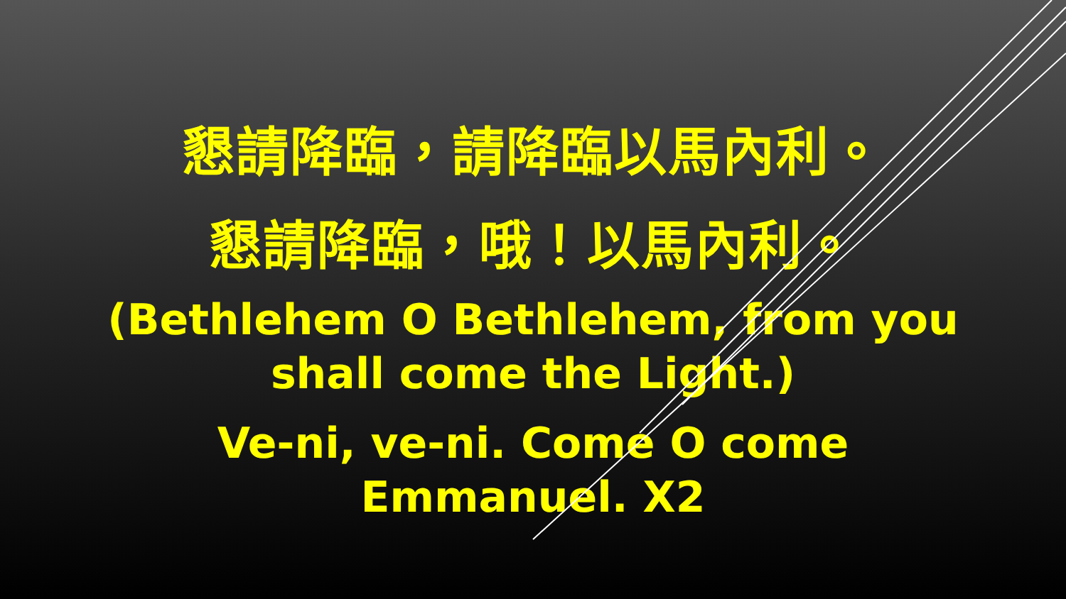懇請降臨，請降臨以馬內利。
懇請降臨，哦！以馬內利。
(Bethlehem O Bethlehem, from you
shall come the Light.)
Ve-ni, ve-ni. Come O come
Emmanuel. X2